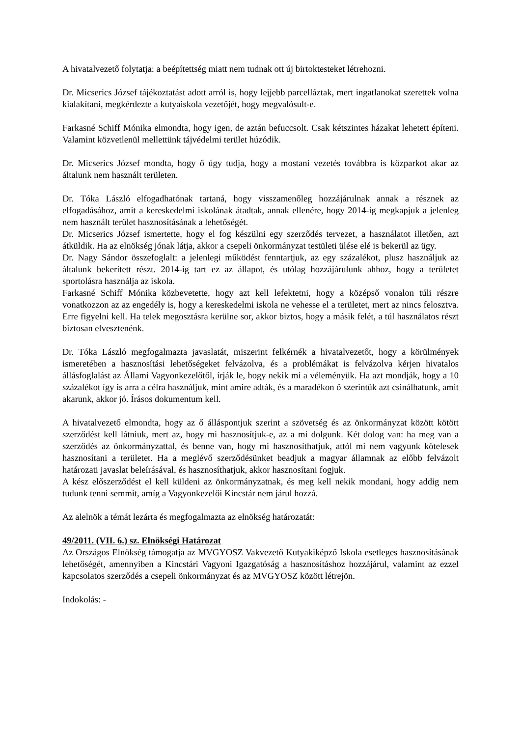A hivatalvezető folytatja: a beépítettség miatt nem tudnak ott új birtoktesteket létrehozni.
Dr. Micserics József tájékoztatást adott arról is, hogy lejjebb parcelláztak, mert ingatlanokat szerettek volna kialakítani, megkérdezte a kutyaiskola vezetőjét, hogy megvalósult-e.
Farkasné Schiff Mónika elmondta, hogy igen, de aztán befuccsolt. Csak kétszintes házakat lehetett építeni. Valamint közvetlenül mellettünk tájvédelmi terület húzódik.
Dr. Micserics József mondta, hogy ő úgy tudja, hogy a mostani vezetés továbbra is közparkot akar az általunk nem használt területen.
Dr. Tóka László elfogadhatónak tartaná, hogy visszamenőleg hozzájárulnak annak a résznek az elfogadásához, amit a kereskedelmi iskolának átadtak, annak ellenére, hogy 2014-ig megkapjuk a jelenleg nem használt terület hasznosításának a lehetőségét.
Dr. Micserics József ismertette, hogy el fog készülni egy szerződés tervezet, a használatot illetően, azt átküldik. Ha az elnökség jónak látja, akkor a csepeli önkormányzat testületi ülése elé is bekerül az ügy.
Dr. Nagy Sándor összefoglalt: a jelenlegi működést fenntartjuk, az egy százalékot, plusz használjuk az általunk bekerített részt. 2014-ig tart ez az állapot, és utólag hozzájárulunk ahhoz, hogy a területet sportolásra használja az iskola.
Farkasné Schiff Mónika közbevetette, hogy azt kell lefektetni, hogy a középső vonalon túli részre vonatkozzon az az engedély is, hogy a kereskedelmi iskola ne vehesse el a területet, mert az nincs felosztva. Erre figyelni kell. Ha telek megosztásra kerülne sor, akkor biztos, hogy a másik felét, a túl használatos részt biztosan elvesztenénk.
Dr. Tóka László megfogalmazta javaslatát, miszerint felkérnék a hivatalvezetőt, hogy a körülmények ismeretében a hasznosítási lehetőségeket felvázolva, és a problémákat is felvázolva kérjen hivatalos állásfoglalást az Állami Vagyonkezelőtől, írják le, hogy nekik mi a véleményük. Ha azt mondják, hogy a 10 százalékot így is arra a célra használjuk, mint amire adták, és a maradékon ő szerintük azt csinálhatunk, amit akarunk, akkor jó. Írásos dokumentum kell.
A hivatalvezető elmondta, hogy az ő álláspontjuk szerint a szövetség és az önkormányzat között kötött szerződést kell látniuk, mert az, hogy mi hasznosítjuk-e, az a mi dolgunk. Két dolog van: ha meg van a szerződés az önkormányzattal, és benne van, hogy mi hasznosíthatjuk, attól mi nem vagyunk kötelesek hasznosítani a területet. Ha a meglévő szerződésünket beadjuk a magyar államnak az előbb felvázolt határozati javaslat beleírásával, és hasznosíthatjuk, akkor hasznosítani fogjuk.
A kész előszerződést el kell küldeni az önkormányzatnak, és meg kell nekik mondani, hogy addig nem tudunk tenni semmit, amíg a Vagyonkezelői Kincstár nem járul hozzá.
Az alelnök a témát lezárta és megfogalmazta az elnökség határozatát:
49/2011. (VII. 6.) sz. Elnökségi Határozat
Az Országos Elnökség támogatja az MVGYOSZ Vakvezető Kutyakiképző Iskola esetleges hasznosításának lehetőségét, amennyiben a Kincstári Vagyoni Igazgatóság a hasznosításhoz hozzájárul, valamint az ezzel kapcsolatos szerződés a csepeli önkormányzat és az MVGYOSZ között létrejön.
Indokolás: -